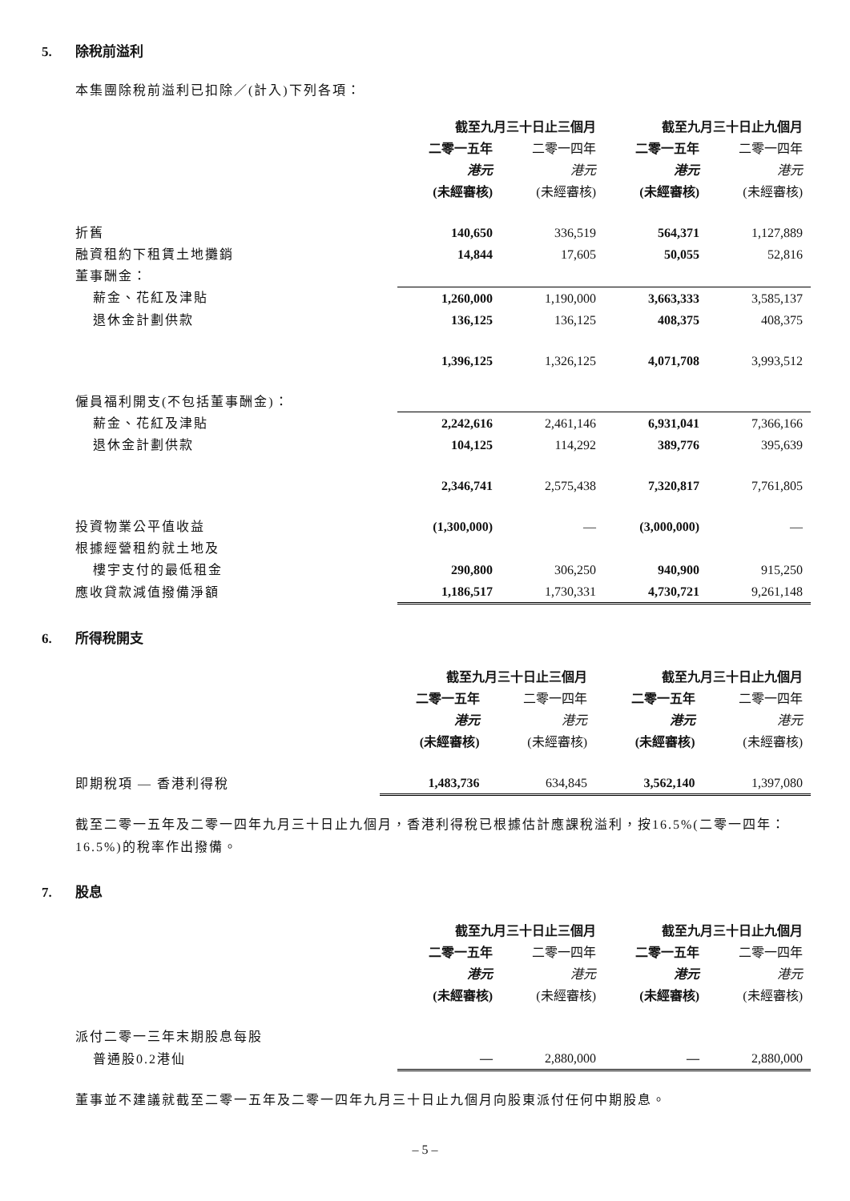5. 除稅前溢利
本集團除稅前溢利已扣除／(計入)下列各項：
| | 截至九月三十日止三個月 | | 截至九月三十日止九個月 | |
| --- | --- | --- | --- | --- |
| | 二零一五年 | 二零一四年 | 二零一五年 | 二零一四年 |
| | 港元 | 港元 | 港元 | 港元 |
| | (未經審核) | (未經審核) | (未經審核) | (未經審核) |
| 折舊 | 140,650 | 336,519 | 564,371 | 1,127,889 |
| 融資租約下租賃土地攤銷 | 14,844 | 17,605 | 50,055 | 52,816 |
| 董事酬金： | | | | |
| 薪金、花紅及津貼 | 1,260,000 | 1,190,000 | 3,663,333 | 3,585,137 |
| 退休金計劃供款 | 136,125 | 136,125 | 408,375 | 408,375 |
| | 1,396,125 | 1,326,125 | 4,071,708 | 3,993,512 |
| 僱員福利開支(不包括董事酬金)： | | | | |
| 薪金、花紅及津貼 | 2,242,616 | 2,461,146 | 6,931,041 | 7,366,166 |
| 退休金計劃供款 | 104,125 | 114,292 | 389,776 | 395,639 |
| | 2,346,741 | 2,575,438 | 7,320,817 | 7,761,805 |
| 投資物業公平值收益 | (1,300,000) | — | (3,000,000) | — |
| 根據經營租約就土地及 | | | | |
| 樓宇支付的最低租金 | 290,800 | 306,250 | 940,900 | 915,250 |
| 應收貸款減值撥備淨額 | 1,186,517 | 1,730,331 | 4,730,721 | 9,261,148 |
6. 所得稅開支
| | 截至九月三十日止三個月 | | 截至九月三十日止九個月 | |
| --- | --- | --- | --- | --- |
| | 二零一五年 | 二零一四年 | 二零一五年 | 二零一四年 |
| | 港元 | 港元 | 港元 | 港元 |
| | (未經審核) | (未經審核) | (未經審核) | (未經審核) |
| 即期稅項 — 香港利得稅 | 1,483,736 | 634,845 | 3,562,140 | 1,397,080 |
截至二零一五年及二零一四年九月三十日止九個月，香港利得稅已根據估計應課稅溢利，按16.5%(二零一四年：16.5%)的稅率作出撥備。
7. 股息
| | 截至九月三十日止三個月 | | 截至九月三十日止九個月 | |
| --- | --- | --- | --- | --- |
| | 二零一五年 | 二零一四年 | 二零一五年 | 二零一四年 |
| | 港元 | 港元 | 港元 | 港元 |
| | (未經審核) | (未經審核) | (未經審核) | (未經審核) |
| 派付二零一三年末期股息每股 | | | | |
| 普通股0.2港仙 | — | 2,880,000 | — | 2,880,000 |
董事並不建議就截至二零一五年及二零一四年九月三十日止九個月向股東派付任何中期股息。
– 5 –